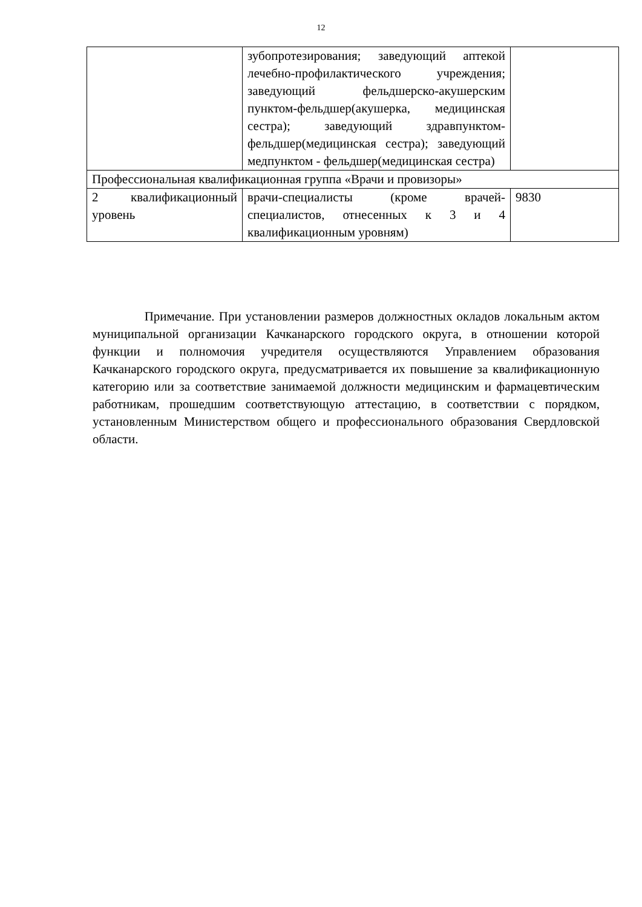12
| | зубопротезирования; заведующий аптекой лечебно-профилактического учреждения; заведующий фельдшерско-акушерским пунктом-фельдшер(акушерка, медицинская сестра); заведующий здравпунктом-фельдшер(медицинская сестра); заведующий медпунктом - фельдшер(медицинская сестра) | |
| Профессиональная квалификационная группа «Врачи и провизоры» | | |
| 2 квалификационный уровень | врачи-специалисты (кроме врачей-специалистов, отнесенных к 3 и 4 квалификационным уровням) | 9830 |
Примечание. При установлении размеров должностных окладов локальным актом муниципальной организации Качканарского городского округа, в отношении которой функции и полномочия учредителя осуществляются Управлением образования Качканарского городского округа, предусматривается их повышение за квалификационную категорию или за соответствие занимаемой должности медицинским и фармацевтическим работникам, прошедшим соответствующую аттестацию, в соответствии с порядком, установленным Министерством общего и профессионального образования Свердловской области.